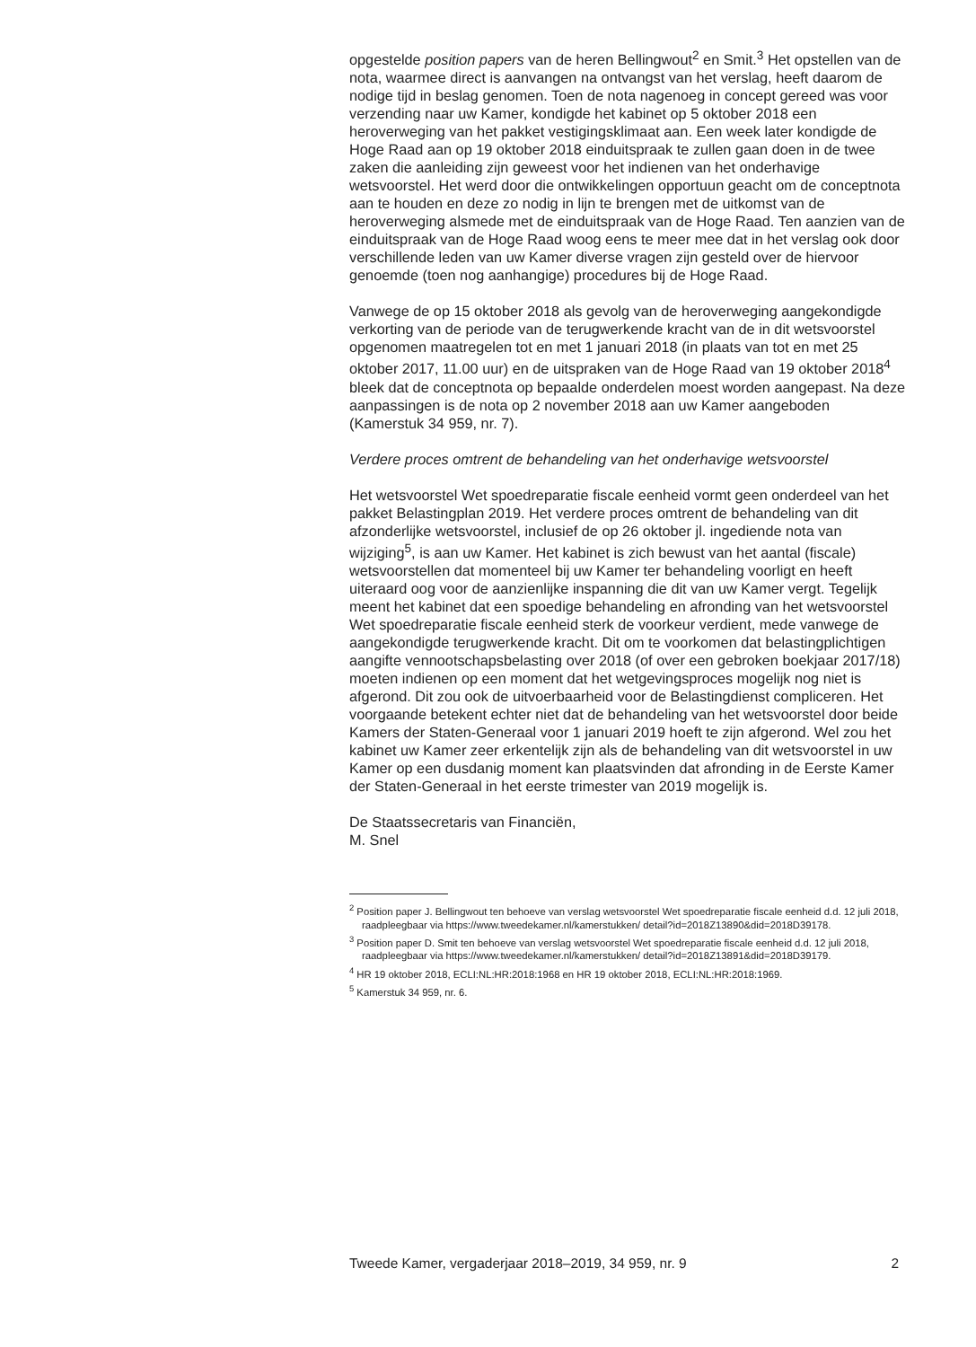opgestelde position papers van de heren Bellingwout<sup>2</sup> en Smit.<sup>3</sup> Het opstellen van de nota, waarmee direct is aanvangen na ontvangst van het verslag, heeft daarom de nodige tijd in beslag genomen. Toen de nota nagenoeg in concept gereed was voor verzending naar uw Kamer, kondigde het kabinet op 5 oktober 2018 een heroverweging van het pakket vestigingsklimaat aan. Een week later kondigde de Hoge Raad aan op 19 oktober 2018 einduitspraak te zullen gaan doen in de twee zaken die aanleiding zijn geweest voor het indienen van het onderhavige wetsvoorstel. Het werd door die ontwikkelingen opportuun geacht om de conceptnota aan te houden en deze zo nodig in lijn te brengen met de uitkomst van de heroverweging alsmede met de einduitspraak van de Hoge Raad. Ten aanzien van de einduitspraak van de Hoge Raad woog eens te meer mee dat in het verslag ook door verschillende leden van uw Kamer diverse vragen zijn gesteld over de hiervoor genoemde (toen nog aanhangige) procedures bij de Hoge Raad.
Vanwege de op 15 oktober 2018 als gevolg van de heroverweging aangekondigde verkorting van de periode van de terugwerkende kracht van de in dit wetsvoorstel opgenomen maatregelen tot en met 1 januari 2018 (in plaats van tot en met 25 oktober 2017, 11.00 uur) en de uitspraken van de Hoge Raad van 19 oktober 2018<sup>4</sup> bleek dat de conceptnota op bepaalde onderdelen moest worden aangepast. Na deze aanpassingen is de nota op 2 november 2018 aan uw Kamer aangeboden (Kamerstuk 34 959, nr. 7).
Verdere proces omtrent de behandeling van het onderhavige wetsvoorstel
Het wetsvoorstel Wet spoedreparatie fiscale eenheid vormt geen onderdeel van het pakket Belastingplan 2019. Het verdere proces omtrent de behandeling van dit afzonderlijke wetsvoorstel, inclusief de op 26 oktober jl. ingediende nota van wijziging<sup>5</sup>, is aan uw Kamer. Het kabinet is zich bewust van het aantal (fiscale) wetsvoorstellen dat momenteel bij uw Kamer ter behandeling voorligt en heeft uiteraard oog voor de aanzienlijke inspanning die dit van uw Kamer vergt. Tegelijk meent het kabinet dat een spoedige behandeling en afronding van het wetsvoorstel Wet spoedreparatie fiscale eenheid sterk de voorkeur verdient, mede vanwege de aangekondigde terugwerkende kracht. Dit om te voorkomen dat belastingplichtigen aangifte vennootschapsbelasting over 2018 (of over een gebroken boekjaar 2017/18) moeten indienen op een moment dat het wetgevingsproces mogelijk nog niet is afgerond. Dit zou ook de uitvoerbaarheid voor de Belastingdienst compliceren. Het voorgaande betekent echter niet dat de behandeling van het wetsvoorstel door beide Kamers der Staten-Generaal voor 1 januari 2019 hoeft te zijn afgerond. Wel zou het kabinet uw Kamer zeer erkentelijk zijn als de behandeling van dit wetsvoorstel in uw Kamer op een dusdanig moment kan plaatsvinden dat afronding in de Eerste Kamer der Staten-Generaal in het eerste trimester van 2019 mogelijk is.
De Staatssecretaris van Financiën,
M. Snel
<sup>2</sup> Position paper J. Bellingwout ten behoeve van verslag wetsvoorstel Wet spoedreparatie fiscale eenheid d.d. 12 juli 2018, raadpleegbaar via https://www.tweedekamer.nl/kamerstukken/ detail?id=2018Z13890&did=2018D39178.
<sup>3</sup> Position paper D. Smit ten behoeve van verslag wetsvoorstel Wet spoedreparatie fiscale eenheid d.d. 12 juli 2018, raadpleegbaar via https://www.tweedekamer.nl/kamerstukken/ detail?id=2018Z13891&did=2018D39179.
<sup>4</sup> HR 19 oktober 2018, ECLI:NL:HR:2018:1968 en HR 19 oktober 2018, ECLI:NL:HR:2018:1969.
<sup>5</sup> Kamerstuk 34 959, nr. 6.
Tweede Kamer, vergaderjaar 2018–2019, 34 959, nr. 9 2